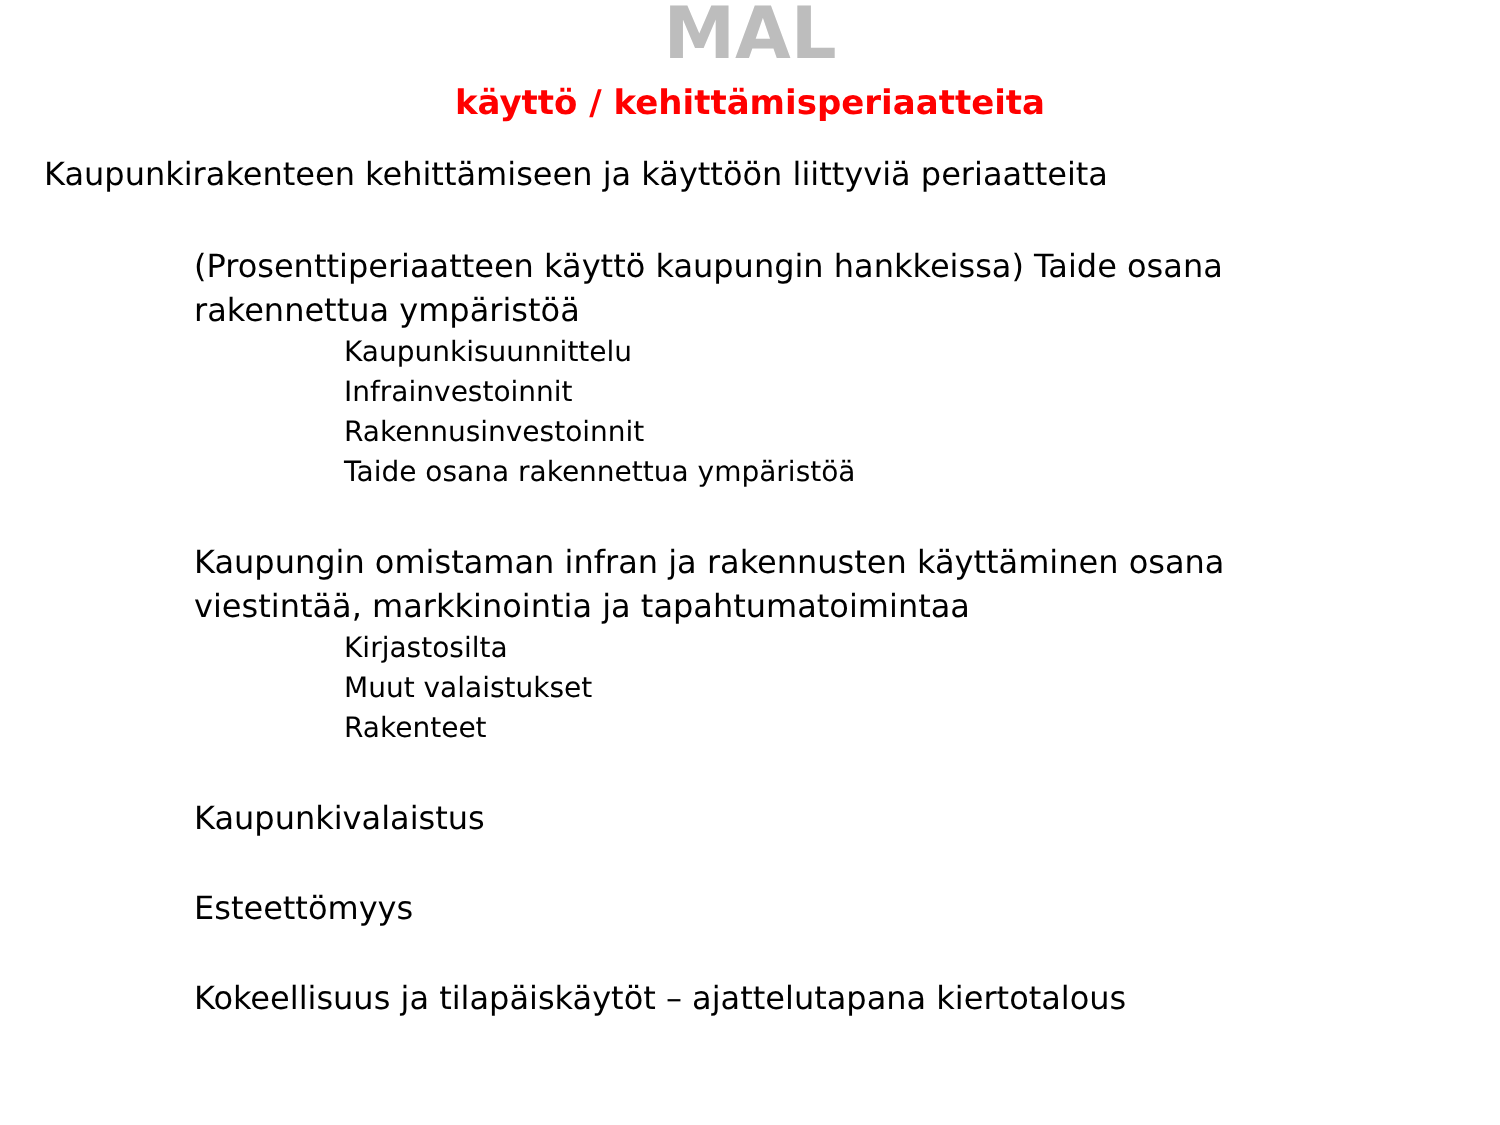MAL
käyttö / kehittämisperiaatteita
Kaupunkirakenteen kehittämiseen ja käyttöön liittyviä periaatteita
(Prosenttiperiaatteen käyttö kaupungin hankkeissa) Taide osana rakennettua ympäristöä
Kaupunkisuunnittelu
Infrainvestoinnit
Rakennusinvestoinnit
Taide osana rakennettua ympäristöä
Kaupungin omistaman infran ja rakennusten käyttäminen osana viestintää, markkinointia ja tapahtumatoimintaa
Kirjastosilta
Muut valaistukset
Rakenteet
Kaupunkivalaistus
Esteettömyys
Kokeellisuus ja tilapäiskäytöt – ajattelutapana kiertotalous